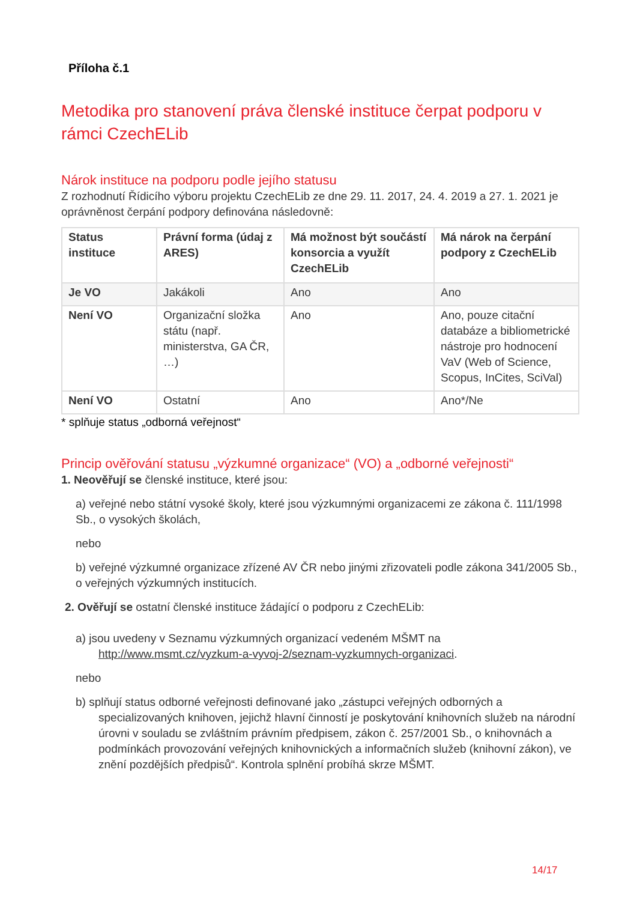Příloha č.1
Metodika pro stanovení práva členské instituce čerpat podporu v rámci CzechELib
Nárok instituce na podporu podle jejího statusu
Z rozhodnutí Řídicího výboru projektu CzechELib ze dne 29. 11. 2017, 24. 4. 2019 a 27. 1. 2021 je oprávněnost čerpání podpory definována následovně:
| Status instituce | Právní forma (údaj z ARES) | Má možnost být součástí konsorcia a využít CzechELib | Má nárok na čerpání podpory z CzechELib |
| --- | --- | --- | --- |
| Je VO | Jakákoli | Ano | Ano |
| Není VO | Organizační složka státu (např. ministerstva, GA ČR, …) | Ano | Ano, pouze citační databáze a bibliometrické nástroje pro hodnocení VaV (Web of Science, Scopus, InCites, SciVal) |
| Není VO | Ostatní | Ano | Ano*/Ne |
* splňuje status „odborná veřejnost“
Princip ověřování statusu „výzkumné organizace“ (VO) a „odborné veřejnosti“
1. Neověřují se členské instituce, které jsou:
a) veřejné nebo státní vysoké školy, které jsou výzkumnými organizacemi ze zákona č. 111/1998 Sb., o vysokých školách,
nebo
b) veřejné výzkumné organizace zřízené AV ČR nebo jinými zřizovateli podle zákona 341/2005 Sb., o veřejných výzkumných institucích.
2. Ověřují se ostatní členské instituce žádající o podporu z CzechELib:
a) jsou uvedeny v Seznamu výzkumných organizací vedeném MŠMT na http://www.msmt.cz/vyzkum-a-vyvoj-2/seznam-vyzkumnych-organizaci.
nebo
b) splňují status odborné veřejnosti definované jako „zástupci veřejných odborných a specializovaných knihoven, jejichž hlavní činností je poskytování knihovních služeb na národní úrovni v souladu se zvláštním právním předpisem, zákon č. 257/2001 Sb., o knihovnách a podmínkách provozování veřejných knihovnických a informačních služeb (knihovní zákon), ve znění pozdějších předpisů“. Kontrola splnění probíhá skrze MŠMT.
14/17